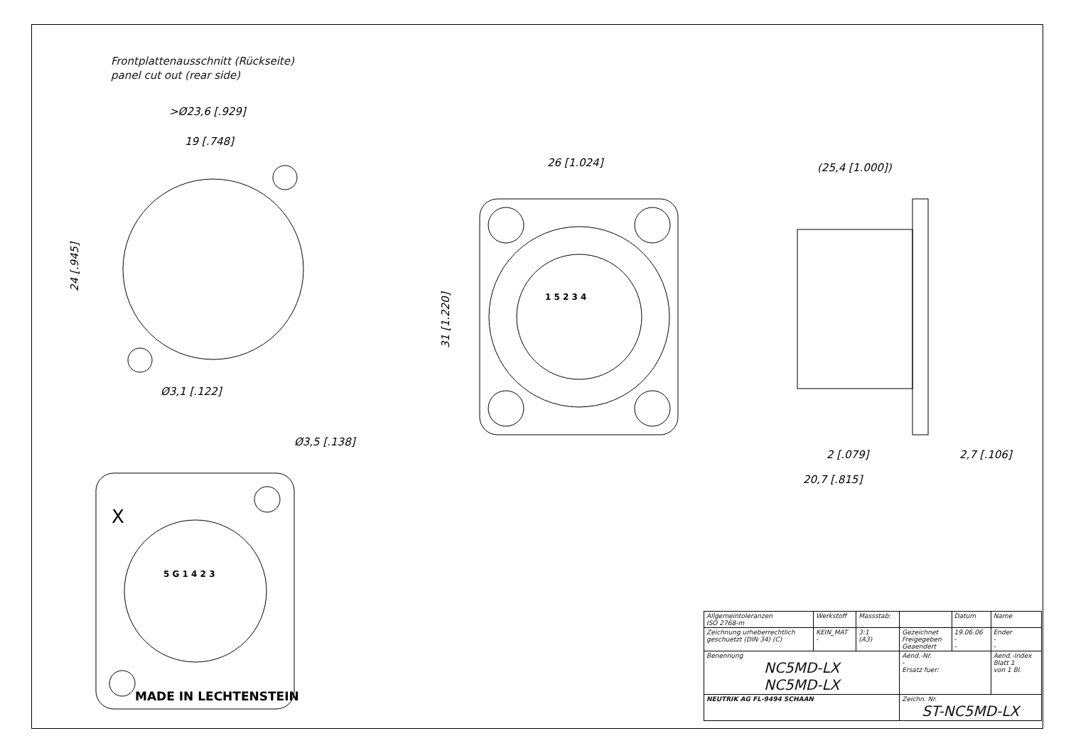Frontplattenausschnitt (Rückseite)
panel cut out (rear side)
>Ø23,6 [.929]
19 [.748]
24 [.945]
Ø3,1 [.122]
26 [1.024]
31 [1.220]
(25,4 [1.000])
2 [.079]
2,7 [.106]
20,7 [.815]
Ø3,5 [.138]
1 5 2 3 4
X
5 G 1 4 2 3
MADE IN LECHTENSTEIN
| Allgemeintoleranzen ISO 2768-m | Werkstoff | Massstab: | | Datum | Name |
| Zeichnung urheberrechtlich geschuetzt (DIN 34) (C) | KEIN_MAT - | 3:1 (A3) | Gezeichnet Freigegeben Geaendert | 19.06.06 - - | Ender - - |
| Benennung NC5MD-LX NC5MD-LX | | | Aend.-Nr. - Ersatz fuer: | | Aend.-Index Blatt 1 von 1 Bl. |
| NEUTRIK AG FL-9494 SCHAAN | | | Zeichn. Nr. ST-NC5MD-LX | | |